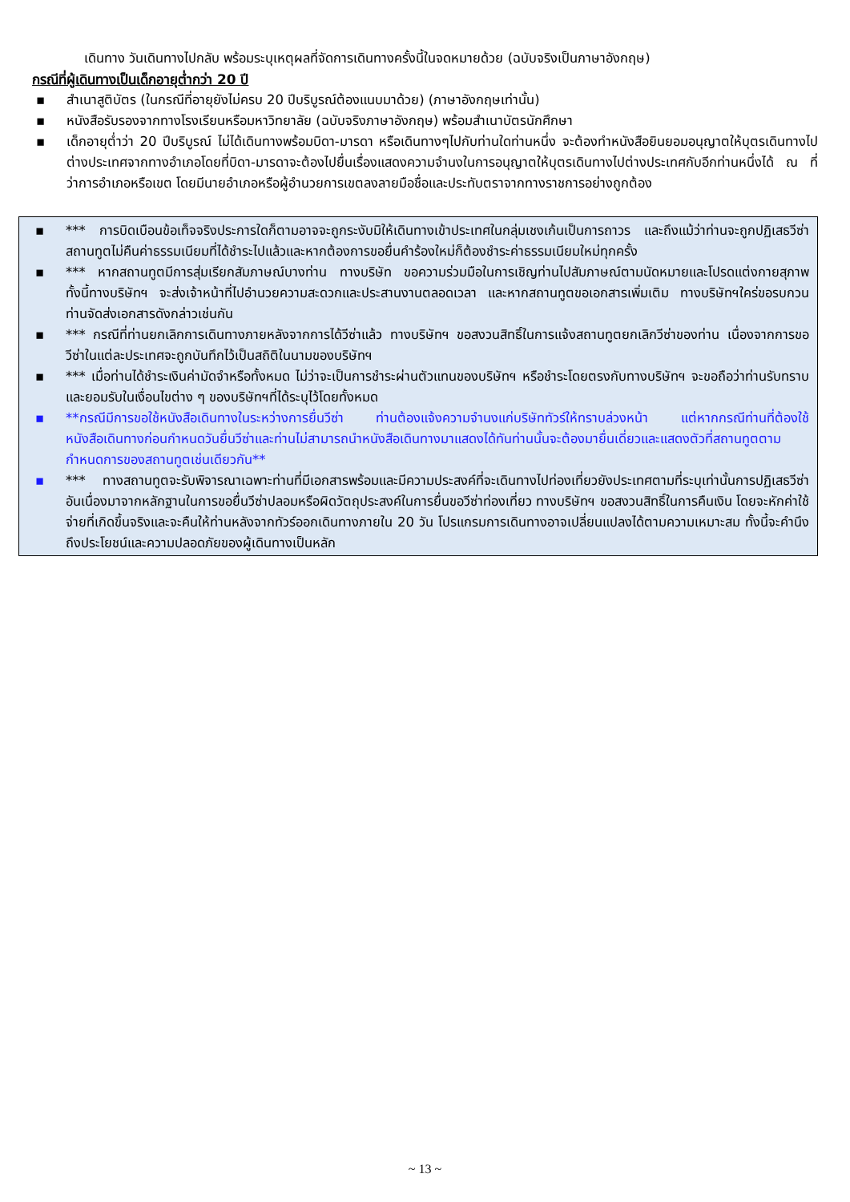เดินทาง วันเดินทางไปกลับ พร้อมระบุเหตุผลที่จัดการเดินทางครั้งนี้ในจดหมายด้วย (ฉบับจริงเป็นภาษาอังกฤษ)
กรณีที่ผู้เดินทางเป็นเด็กอายุต่ำกว่า 20 ปี
▪ สำเนาสูติบัตร (ในกรณีที่อายุยังไม่ครบ 20 ปีบริบูรณ์ต้องแนบมาด้วย) (ภาษาอังกฤษเท่านั้น)
▪ หนังสือรับรองจากทางโรงเรียนหรือมหาวิทยาลัย (ฉบับจริงภาษาอังกฤษ) พร้อมสำเนาบัตรนักศึกษา
▪ เด็กอายุต่ำว่า 20 ปีบริบูรณ์ ไม่ได้เดินทางพร้อมบิดา-มารดา หรือเดินทางๆไปกับท่านใดท่านหนึ่ง จะต้องทำหนังสือยินยอมอนุญาตให้บุตรเดินทางไปต่างประเทศจากทางอำเภอโดยที่บิดา-มารดาจะต้องไปยื่นเรื่องแสดงความจำนงในการอนุญาตให้บุตรเดินทางไปต่างประเทศกับอีกท่านหนึ่งได้ ณ ที่ว่าการอำเภอหรือเขต โดยมีนายอำเภอหรือผู้อำนวยการเขตลงลายมือชื่อและประทับตราจากทางราชการอย่างถูกต้อง
▪ *** การบิดเบือนข้อเท็จจริงประการใดก็ตามอาจจะถูกระงับมิให้เดินทางเข้าประเทศในกลุ่มเชงเก้นเป็นการถาวร และถึงแม้ว่าท่านจะถูกปฏิเสธวีซ่าสถานทูตไม่คืนค่าธรรมเนียมที่ได้ชำระไปแล้วและหากต้องการขอยื่นคำร้องใหม่ก็ต้องชำระค่าธรรมเนียมใหม่ทุกครั้ง
▪ *** หากสถานทูตมีการสุ่มเรียกสัมภาษณ์บางท่าน ทางบริษัท ขอความร่วมมือในการเชิญท่านไปสัมภาษณ์ตามนัดหมายและโปรดแต่งกายสุภาพ ทั้งนี้ทางบริษัทฯ จะส่งเจ้าหน้าที่ไปอำนวยความสะดวกและประสานงานตลอดเวลา และหากสถานทูตขอเอกสารเพิ่มเติม ทางบริษัทฯใคร่ขอรบกวนท่านจัดส่งเอกสารดังกล่าวเช่นกัน
▪ *** กรณีที่ท่านยกเลิกการเดินทางภายหลังจากการได้วีซ่าแล้ว ทางบริษัทฯ ขอสงวนสิทธิ์ในการแจ้งสถานทูตยกเลิกวีซ่าของท่าน เนื่องจากการขอวีซ่าในแต่ละประเทศจะถูกบันทึกไว้เป็นสถิติในนามของบริษัทฯ
▪ *** เมื่อท่านได้ชำระเงินค่ามัดจำหรือทั้งหมด ไม่ว่าจะเป็นการชำระผ่านตัวแทนของบริษัทฯ หรือชำระโดยตรงกับทางบริษัทฯ จะขอถือว่าท่านรับทราบและยอมรับในเงื่อนไขต่าง ๆ ของบริษัทฯที่ได้ระบุไว้โดยทั้งหมด
▪ **กรณีมีการขอใช้หนังสือเดินทางในระหว่างการยื่นวีซ่า ท่านต้องแจ้งความจำนงแก่บริษัททัวร์ให้ทราบล่วงหน้า แต่หากกรณีท่านที่ต้องใช้หนังสือเดินทางก่อนกำหนดวันยื่นวีซ่าและท่านไม่สามารถนำหนังสือเดินทางมาแสดงได้ทันท่านนั้นจะต้องมายื่นเดี่ยวและแสดงตัวที่สถานทูตตามกำหนดการของสถานทูตเช่นเดียวกัน**
▪ *** ทางสถานทูตจะรับพิจารณาเฉพาะท่านที่มีเอกสารพร้อมและมีความประสงค์ที่จะเดินทางไปท่องเที่ยวยังประเทศตามที่ระบุเท่านั้นการปฏิเสธวีซ่าอันเนื่องมาจากหลักฐานในการขอยื่นวีซ่าปลอมหรือผิดวัตถุประสงค์ในการยื่นขอวีซ่าท่องเที่ยว ทางบริษัทฯ ขอสงวนสิทธิ์ในการคืนเงิน โดยจะหักค่าใช้จ่ายที่เกิดขึ้นจริงและจะคืนให้ท่านหลังจากทัวร์ออกเดินทางภายใน 20 วัน โปรแกรมการเดินทางอาจเปลี่ยนแปลงได้ตามความเหมาะสม ทั้งนี้จะคำนึงถึงประโยชน์และความปลอดภัยของผู้เดินทางเป็นหลัก
~ 13 ~